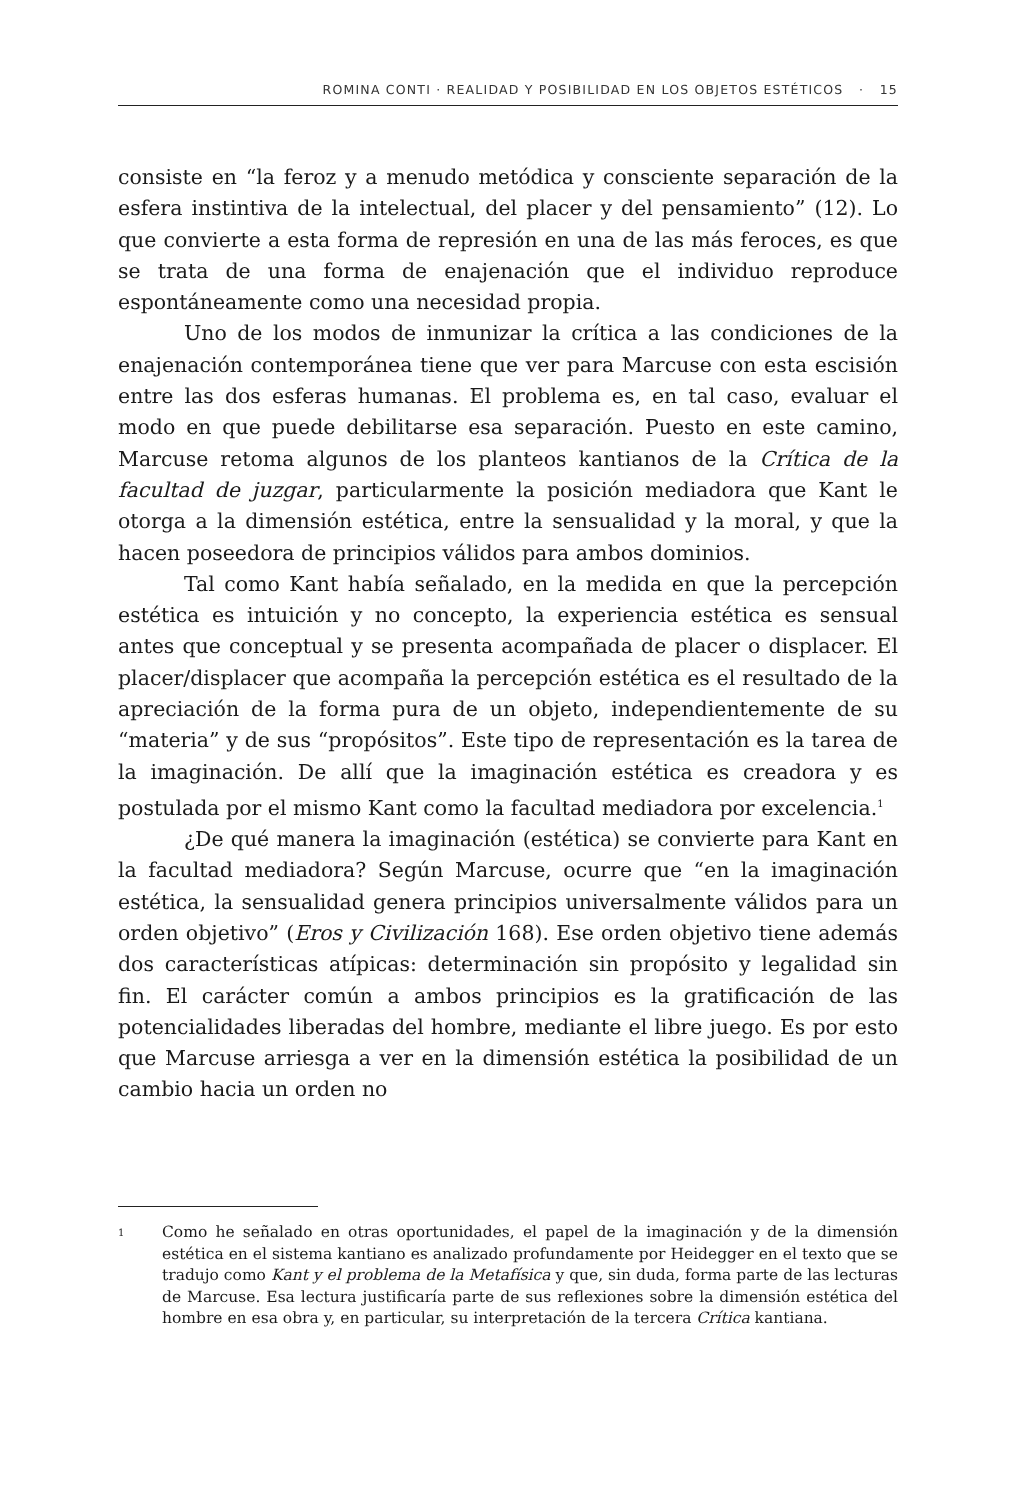ROMINA CONTI · REALIDAD Y POSIBILIDAD EN LOS OBJETOS ESTÉTICOS · 15
consiste en “la feroz y a menudo metódica y consciente separación de la esfera instintiva de la intelectual, del placer y del pensamiento” (12). Lo que convierte a esta forma de represión en una de las más feroces, es que se trata de una forma de enajenación que el individuo reproduce espontáneamente como una necesidad propia.
Uno de los modos de inmunizar la crítica a las condiciones de la enajenación contemporánea tiene que ver para Marcuse con esta escisión entre las dos esferas humanas. El problema es, en tal caso, evaluar el modo en que puede debilitarse esa separación. Puesto en este camino, Marcuse retoma algunos de los planteos kantianos de la Crítica de la facultad de juzgar, particularmente la posición mediadora que Kant le otorga a la dimensión estética, entre la sensualidad y la moral, y que la hacen poseedora de principios válidos para ambos dominios.
Tal como Kant había señalado, en la medida en que la percepción estética es intuición y no concepto, la experiencia estética es sensual antes que conceptual y se presenta acompañada de placer o displacer. El placer/displacer que acompaña la percepción estética es el resultado de la apreciación de la forma pura de un objeto, independientemente de su “materia” y de sus “propósitos”. Este tipo de representación es la tarea de la imaginación. De allí que la imaginación estética es creadora y es postulada por el mismo Kant como la facultad mediadora por excelencia.<sup>1</sup>
¿De qué manera la imaginación (estética) se convierte para Kant en la facultad mediadora? Según Marcuse, ocurre que “en la imaginación estética, la sensualidad genera principios universalmente válidos para un orden objetivo” (Eros y Civilización 168). Ese orden objetivo tiene además dos características atípicas: determinación sin propósito y legalidad sin fin. El carácter común a ambos principios es la gratificación de las potencialidades liberadas del hombre, mediante el libre juego. Es por esto que Marcuse arriesga a ver en la dimensión estética la posibilidad de un cambio hacia un orden no
1
Como he señalado en otras oportunidades, el papel de la imaginación y de la dimensión estética en el sistema kantiano es analizado profundamente por Heidegger en el texto que se tradujo como Kant y el problema de la Metafísica y que, sin duda, forma parte de las lecturas de Marcuse. Esa lectura justificaría parte de sus reflexiones sobre la dimensión estética del hombre en esa obra y, en particular, su interpretación de la tercera Crítica kantiana.